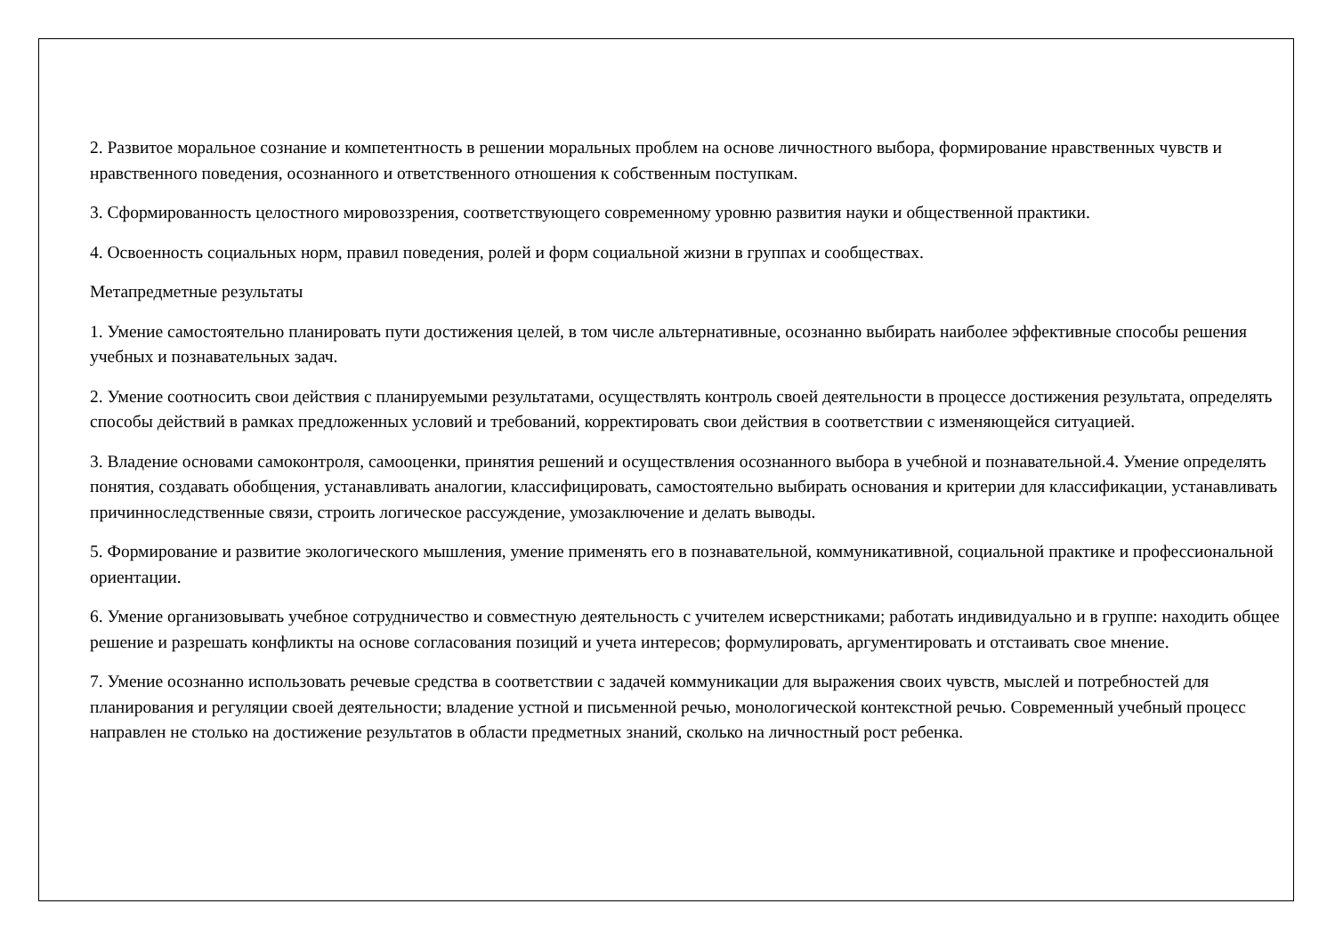2. Развитое моральное сознание и компетентность в решении моральных проблем на основе личностного выбора, формирование нравственных чувств и нравственного поведения, осознанного и ответственного отношения к собственным поступкам.
3. Сформированность целостного мировоззрения, соответствующего современному уровню развития науки и общественной практики.
4. Освоенность социальных норм, правил поведения, ролей и форм социальной жизни в группах и сообществах.
Метапредметные результаты
1. Умение самостоятельно планировать пути достижения целей, в том числе альтернативные, осознанно выбирать наиболее эффективные способы решения учебных и познавательных задач.
2. Умение соотносить свои действия с планируемыми результатами, осуществлять контроль своей деятельности в процессе достижения результата, определять способы действий в рамках предложенных условий и требований, корректировать свои действия в соответствии с изменяющейся ситуацией.
3. Владение основами самоконтроля, самооценки, принятия решений и осуществления осознанного выбора в учебной и познавательной.4. Умение определять понятия, создавать обобщения, устанавливать аналогии, классифицировать, самостоятельно выбирать основания и критерии для классификации, устанавливать причинноследственные связи, строить логическое рассуждение, умозаключение и делать выводы.
5. Формирование и развитие экологического мышления, умение применять его в познавательной, коммуникативной, социальной практике и профессиональной ориентации.
6. Умение организовывать учебное сотрудничество и совместную деятельность с учителем исверстниками; работать индивидуально и в группе: находить общее решение и разрешать конфликты на основе согласования позиций и учета интересов; формулировать, аргументировать и отстаивать свое мнение.
7. Умение осознанно использовать речевые средства в соответствии с задачей коммуникации для выражения своих чувств, мыслей и потребностей для планирования и регуляции своей деятельности; владение устной и письменной речью, монологической контекстной речью. Современный учебный процесс направлен не столько на достижение результатов в области предметных знаний, сколько на личностный рост ребенка.